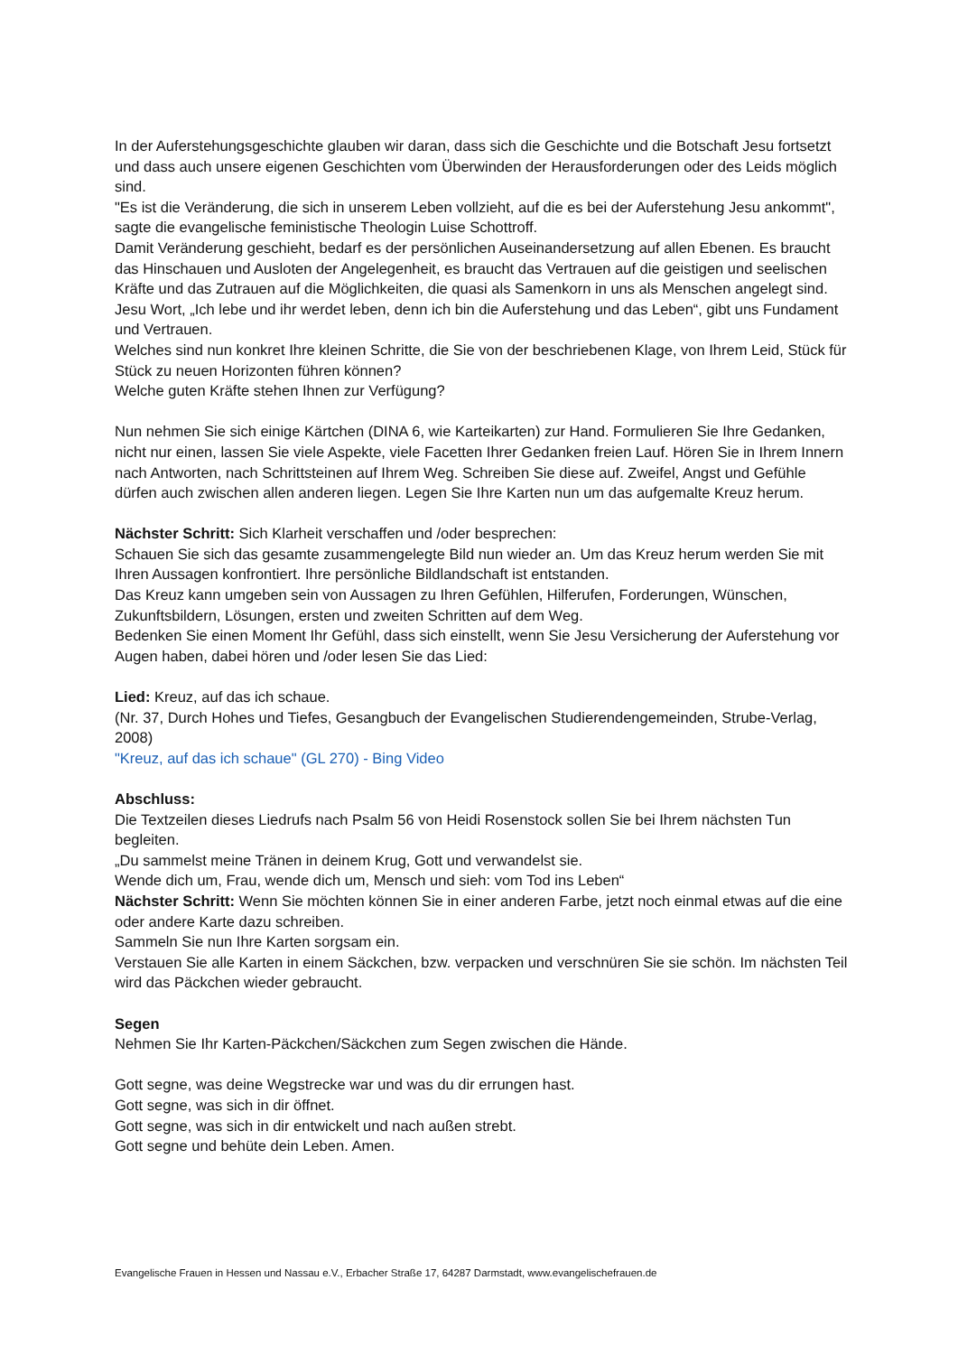In der Auferstehungsgeschichte glauben wir daran, dass sich die Geschichte und die Botschaft Jesu fortsetzt und dass auch unsere eigenen Geschichten vom Überwinden der Herausforderungen oder des Leids möglich sind.
"Es ist die Veränderung, die sich in unserem Leben vollzieht, auf die es bei der Auferstehung Jesu ankommt", sagte die evangelische feministische Theologin Luise Schottroff.
Damit Veränderung geschieht, bedarf es der persönlichen Auseinandersetzung auf allen Ebenen. Es braucht das Hinschauen und Ausloten der Angelegenheit, es braucht das Vertrauen auf die geistigen und seelischen Kräfte und das Zutrauen auf die Möglichkeiten, die quasi als Samenkorn in uns als Menschen angelegt sind.
Jesu Wort, „Ich lebe und ihr werdet leben, denn ich bin die Auferstehung und das Leben“, gibt uns Fundament und Vertrauen.
Welches sind nun konkret Ihre kleinen Schritte, die Sie von der beschriebenen Klage, von Ihrem Leid, Stück für Stück zu neuen Horizonten führen können?
Welche guten Kräfte stehen Ihnen zur Verfügung?
Nun nehmen Sie sich einige Kärtchen (DINA 6, wie Karteikarten) zur Hand. Formulieren Sie Ihre Gedanken, nicht nur einen, lassen Sie viele Aspekte, viele Facetten Ihrer Gedanken freien Lauf. Hören Sie in Ihrem Innern nach Antworten, nach Schrittsteinen auf Ihrem Weg. Schreiben Sie diese auf. Zweifel, Angst und Gefühle dürfen auch zwischen allen anderen liegen. Legen Sie Ihre Karten nun um das aufgemalte Kreuz herum.
Nächster Schritt: Sich Klarheit verschaffen und /oder besprechen:
Schauen Sie sich das gesamte zusammengelegte Bild nun wieder an. Um das Kreuz herum werden Sie mit Ihren Aussagen konfrontiert. Ihre persönliche Bildlandschaft ist entstanden.
Das Kreuz kann umgeben sein von Aussagen zu Ihren Gefühlen, Hilferufen, Forderungen, Wünschen, Zukunftsbildern, Lösungen, ersten und zweiten Schritten auf dem Weg.
Bedenken Sie einen Moment Ihr Gefühl, dass sich einstellt, wenn Sie Jesu Versicherung der Auferstehung vor Augen haben, dabei hören und /oder lesen Sie das Lied:
Lied: Kreuz, auf das ich schaue.
(Nr. 37, Durch Hohes und Tiefes, Gesangbuch der Evangelischen Studierendengemeinden, Strube-Verlag, 2008)
"Kreuz, auf das ich schaue" (GL 270) - Bing Video
Abschluss:
Die Textzeilen dieses Liedrufs nach Psalm 56 von Heidi Rosenstock sollen Sie bei Ihrem nächsten Tun begleiten.
„Du sammelst meine Tränen in deinem Krug, Gott und verwandelst sie.
Wende dich um, Frau, wende dich um, Mensch und sieh: vom Tod ins Leben“
Nächster Schritt: Wenn Sie möchten können Sie in einer anderen Farbe, jetzt noch einmal etwas auf die eine oder andere Karte dazu schreiben.
Sammeln Sie nun Ihre Karten sorgsam ein.
Verstauen Sie alle Karten in einem Säckchen, bzw. verpacken und verschnüren Sie sie schön. Im nächsten Teil wird das Päckchen wieder gebraucht.
Segen
Nehmen Sie Ihr Karten-Päckchen/Säckchen zum Segen zwischen die Hände.
Gott segne, was deine Wegstrecke war und was du dir errungen hast.
Gott segne, was sich in dir öffnet.
Gott segne, was sich in dir entwickelt und nach außen strebt.
Gott segne und behüte dein Leben. Amen.
Evangelische Frauen in Hessen und Nassau e.V., Erbacher Straße 17, 64287 Darmstadt, www.evangelischefrauen.de